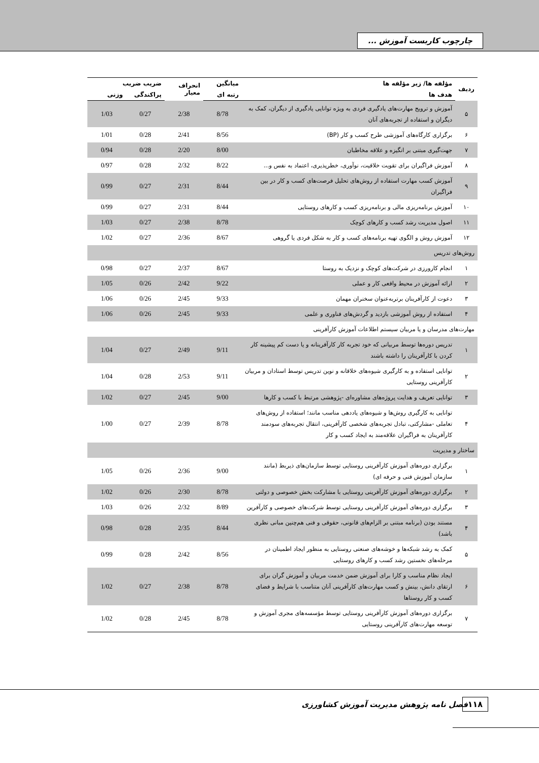چارچوب کاربست آموزش ...
| ردیف | مؤلفه ها/ زیر مؤلفه ها | میانگین | انحراف معیار | ضریب ضریب | |
| --- | --- | --- | --- | --- | --- |
| | هدف ها | رتبه ای | | پراکندگی | وزنی |
| ۵ | آموزش و ترویج مهارت‌های یادگیری فردی به ویژه توانایی یادگیری از دیگران، کمک به دیگران و استفاده از تجربه‌های آنان | 8/78 | 2/38 | 0/27 | 1/03 |
| ۶ | برگزاری کارگاه‌های آموزشی طرح کسب و کار (BP) | 8/56 | 2/41 | 0/28 | 1/01 |
| ۷ | جهت‌گیری مبتنی بر انگیزه و علاقه مخاطبان | 8/00 | 2/20 | 0/28 | 0/94 |
| ۸ | آموزش فراگیران برای تقویت خلاقیت، نوآوری، خطرپذیری، اعتماد به نفس و... | 8/22 | 2/32 | 0/28 | 0/97 |
| ۹ | آموزش کسب مهارت استفاده از روش‌های تحلیل فرصت‌های کسب و کار در بین فراگیران | 8/44 | 2/31 | 0/27 | 0/99 |
| ۱۰ | آموزش برنامه‌ریزی مالی و برنامه‌ریزی کسب و کارهای روستایی | 8/44 | 2/31 | 0/27 | 0/99 |
| ۱۱ | اصول مدیریت رشد کسب و کارهای کوچک | 8/78 | 2/38 | 0/27 | 1/03 |
| ۱۲ | آموزش روش و الگوی تهیه برنامه‌های کسب و کار به شکل فردی یا گروهی | 8/67 | 2/36 | 0/27 | 1/02 |
| روش‌های تدریس | | | | | |
| ۱ | انجام کارورزی در شرکت‌های کوچک و نزدیک به روستا | 8/67 | 2/37 | 0/27 | 0/98 |
| ۲ | ارائه آموزش در محیط واقعی کار و عملی | 9/22 | 2/42 | 0/26 | 1/05 |
| ۳ | دعوت از کارآفرینان برتربه‌عنوان سخنران مهمان | 9/33 | 2/45 | 0/26 | 1/06 |
| ۴ | استفاده از روش آموزشی بازدید و گردش‌های فناوری و علمی | 9/33 | 2/45 | 0/26 | 1/06 |
| مهارت‌های مدرسان و یا مربیان سیستم اطلاعات آموزش کارآفرینی | | | | | |
| ۱ | تدریس دوره‌ها توسط مربیانی که خود تجربه کار کارآفرینانه و یا دست کم پیشینه کار کردن با کارآفرینان را داشته باشند | 9/11 | 2/49 | 0/27 | 1/04 |
| ۲ | توانایی استفاده و به کارگیری شیوه‌های خلاقانه و نوین تدریس توسط استادان و مربیان کارآفرینی روستایی | 9/11 | 2/53 | 0/28 | 1/04 |
| ۳ | توانایی تعریف و هدایت پروژه‌های مشاوره‌ای -پژوهشی مرتبط با کسب و کارها | 9/00 | 2/45 | 0/27 | 1/02 |
| ۴ | توانایی به کارگیری روش‌ها و شیوه‌های یاددهی مناسب مانند؛ استفاده از روش‌های تعاملی -مشارکتی، تبادل تجربه‌های شخصی کارآفرینی، انتقال تجربه‌های سودمند کارآفرینان به فراگیران علاقه‌مند به ایجاد کسب و کار | 8/78 | 2/39 | 0/27 | 1/00 |
| ساختار و مدیریت | | | | | |
| ۱ | برگزاری دوره‌های آموزش کارآفرینی روستایی توسط سازمان‌های ذیربط (مانند سازمان آموزش فنی و حرفه ای) | 9/00 | 2/36 | 0/26 | 1/05 |
| ۲ | برگزاری دوره‌های آموزش کارآفرینی روستایی با مشارکت بخش خصوصی و دولتی | 8/78 | 2/30 | 0/26 | 1/02 |
| ۳ | برگزاری دوره‌های آموزش کارآفرینی روستایی توسط شرکت‌های خصوصی و کارآفرین | 8/89 | 2/32 | 0/26 | 1/03 |
| ۴ | مستند بودن (برنامه مبتنی بر الزام‌های قانونی، حقوقی و فنی هم‌چنین مبانی نظری باشد) | 8/44 | 2/35 | 0/28 | 0/98 |
| ۵ | کمک به رشد شبکه‌ها و خوشه‌های صنعتی روستایی به منظور ایجاد اطمینان در مرحله‌های نخستین رشد کسب و کارهای روستایی | 8/56 | 2/42 | 0/28 | 0/99 |
| ۶ | ایجاد نظام مناسب و کارا برای آموزش ضمن خدمت مربیان و آموزش گران برای ارتقای دانش، بینش و کسب مهارت‌های کارآفرینی آنان متناسب با شرایط و فضای کسب و کار روستاها | 8/78 | 2/38 | 0/27 | 1/02 |
| ۷ | برگزاری دوره‌های آموزش کارآفرینی روستایی توسط مؤسسه‌های مجری آموزش و توسعه مهارت‌های کارآفرینی روستایی | 8/78 | 2/45 | 0/28 | 1/02 |
۱۱۸
فصل نامه پژوهش مدیریت آموزش کشاورزی